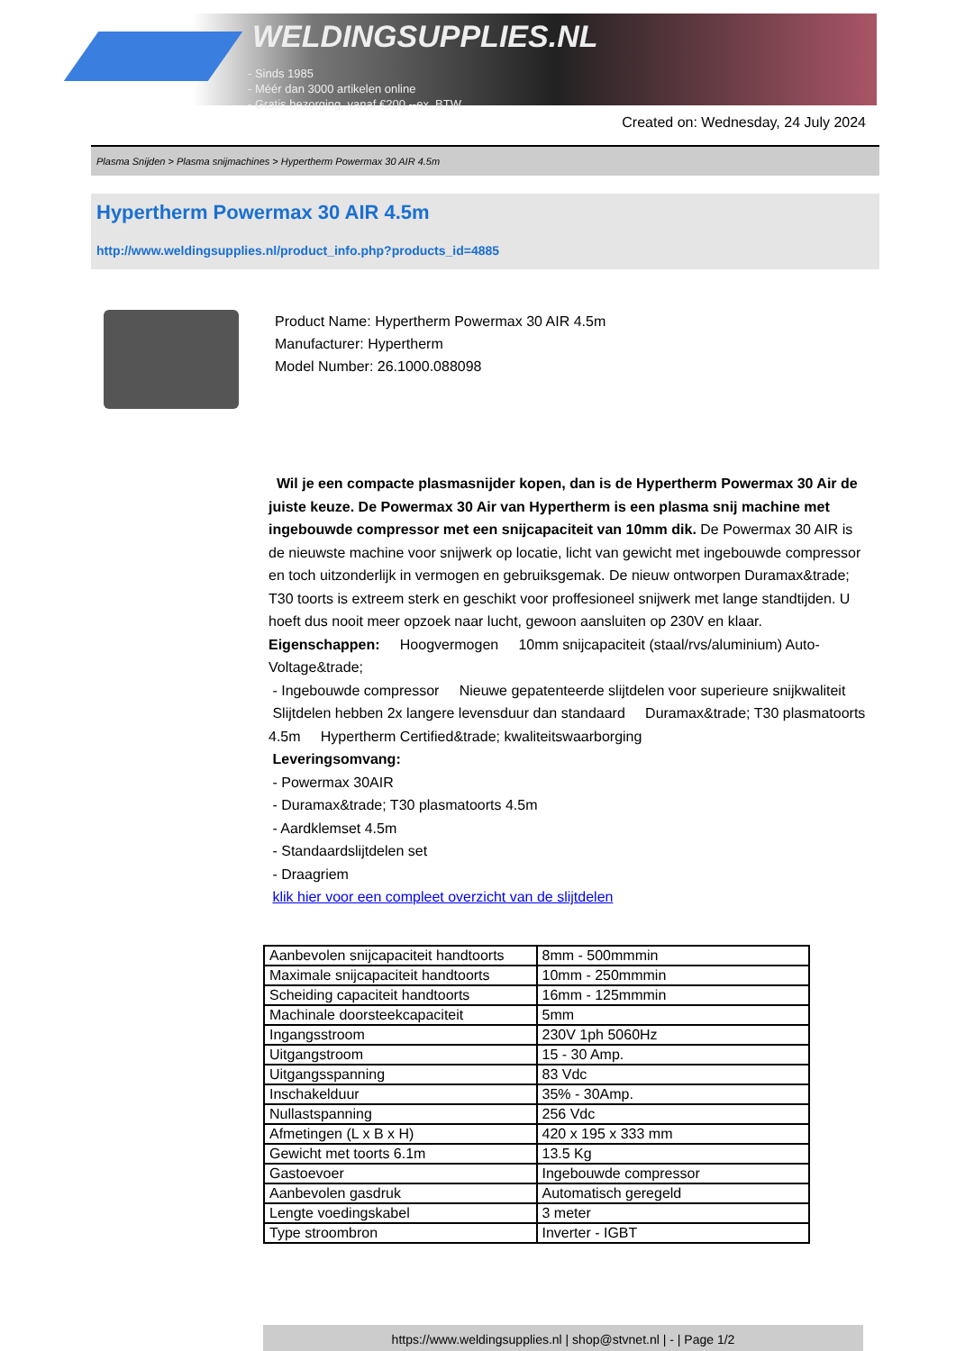WELDINGSUPPLIES.NL
- Sinds 1985
- Méér dan 3000 artikelen online
- Gratis bezorging, vanaf €200,--ex. BTW
Created on: Wednesday, 24 July 2024
Plasma Snijden > Plasma snijmachines > Hypertherm Powermax 30 AIR 4.5m
Hypertherm Powermax 30 AIR 4.5m
http://www.weldingsupplies.nl/product_info.php?products_id=4885
Product Name: Hypertherm Powermax 30 AIR 4.5m
Manufacturer: Hypertherm
Model Number: 26.1000.088098
Wil je een compacte plasmasnijder kopen, dan is de Hypertherm Powermax 30 Air de juiste keuze. De Powermax 30 Air van Hypertherm is een plasma snij machine met ingebouwde compressor met een snijcapaciteit van 10mm dik. De Powermax 30 AIR is de nieuwste machine voor snijwerk op locatie, licht van gewicht met ingebouwde compressor en toch uitzonderlijk in vermogen en gebruiksgemak. De nieuw ontworpen Duramax&trade; T30 toorts is extreem sterk en geschikt voor proffesioneel snijwerk met lange standtijden. U hoeft dus nooit meer opzoek naar lucht, gewoon aansluiten op 230V en klaar. Eigenschappen: Hoogvermogen 10mm snijcapaciteit (staal/rvs/aluminium) Auto-Voltage&trade;
- Ingebouwde compressor Nieuwe gepatenteerde slijtdelen voor superieure snijkwaliteit Slijtdelen hebben 2x langere levensduur dan standaard Duramax&trade; T30 plasmatoorts 4.5m Hypertherm Certified&trade; kwaliteitswaarborging
Leveringsomvang:
- Powermax 30AIR
- Duramax&trade; T30 plasmatoorts 4.5m
- Aardklemset 4.5m
- Standaardslijtdelen set
- Draagriem
klik hier voor een compleet overzicht van de slijtdelen
| Aanbevolen snijcapaciteit handtoorts | 8mm - 500mmmin |
| Maximale snijcapaciteit handtoorts | 10mm - 250mmmin |
| Scheiding capaciteit handtoorts | 16mm - 125mmmin |
| Machinale doorsteekcapaciteit | 5mm |
| Ingangsstroom | 230V 1ph 5060Hz |
| Uitgangstroom | 15 - 30 Amp. |
| Uitgangsspanning | 83 Vdc |
| Inschakelduur | 35% - 30Amp. |
| Nullastspanning | 256 Vdc |
| Afmetingen (L x B x H) | 420 x 195 x 333 mm |
| Gewicht met toorts 6.1m | 13.5 Kg |
| Gastoevoer | Ingebouwde compressor |
| Aanbevolen gasdruk | Automatisch geregeld |
| Lengte voedingskabel | 3 meter |
| Type stroombron | Inverter - IGBT |
https://www.weldingsupplies.nl | shop@stvnet.nl | - | Page 1/2